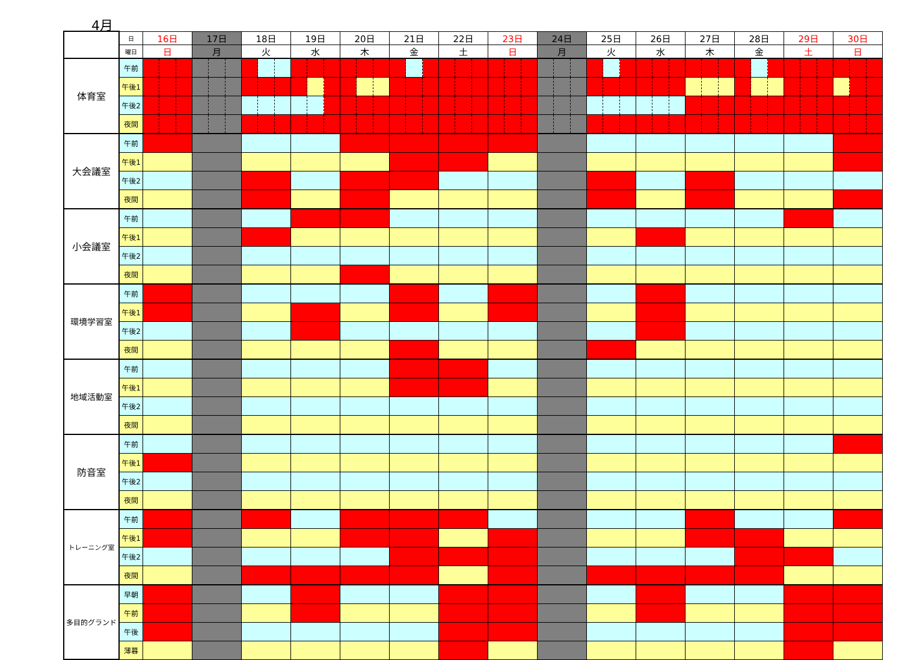4月
| | 日 | 16日 | 17日 | 18日 | 19日 | 20日 | 21日 | 22日 | 23日 | 24日 | 25日 | 26日 | 27日 | 28日 | 29日 | 30日 |
| --- | --- | --- | --- | --- | --- | --- | --- | --- | --- | --- | --- | --- | --- | --- | --- | --- |
| | 曜日 | 日 | 月 | 火 | 水 | 木 | 金 | 土 | 日 | 月 | 火 | 水 | 木 | 金 | 土 | 日 |
| 体育室 | 午前 | | | | | | | | | | | | | | | |
| | 午後1 | | | | | | | | | | | | | | | |
| | 午後2 | | | | | | | | | | | | | | | |
| | 夜間 | | | | | | | | | | | | | | | |
| 大会議室 | 午前 | | | | | | | | | | | | | | | |
| | 午後1 | | | | | | | | | | | | | | | |
| | 午後2 | | | | | | | | | | | | | | | |
| | 夜間 | | | | | | | | | | | | | | | |
| 小会議室 | 午前 | | | | | | | | | | | | | | | |
| | 午後1 | | | | | | | | | | | | | | | |
| | 午後2 | | | | | | | | | | | | | | | |
| | 夜間 | | | | | | | | | | | | | | | |
| 環境学習室 | 午前 | | | | | | | | | | | | | | | |
| | 午後1 | | | | | | | | | | | | | | | |
| | 午後2 | | | | | | | | | | | | | | | |
| | 夜間 | | | | | | | | | | | | | | | |
| 地域活動室 | 午前 | | | | | | | | | | | | | | | |
| | 午後1 | | | | | | | | | | | | | | | |
| | 午後2 | | | | | | | | | | | | | | | |
| | 夜間 | | | | | | | | | | | | | | | |
| 防音室 | 午前 | | | | | | | | | | | | | | | |
| | 午後1 | | | | | | | | | | | | | | | |
| | 午後2 | | | | | | | | | | | | | | | |
| | 夜間 | | | | | | | | | | | | | | | |
| トレーニング室 | 午前 | | | | | | | | | | | | | | | |
| | 午後1 | | | | | | | | | | | | | | | |
| | 午後2 | | | | | | | | | | | | | | | |
| | 夜間 | | | | | | | | | | | | | | | |
| 多目的グランド | 早朝 | | | | | | | | | | | | | | | |
| | 午前 | | | | | | | | | | | | | | | |
| | 午後 | | | | | | | | | | | | | | | |
| | 薄暮 | | | | | | | | | | | | | | | |